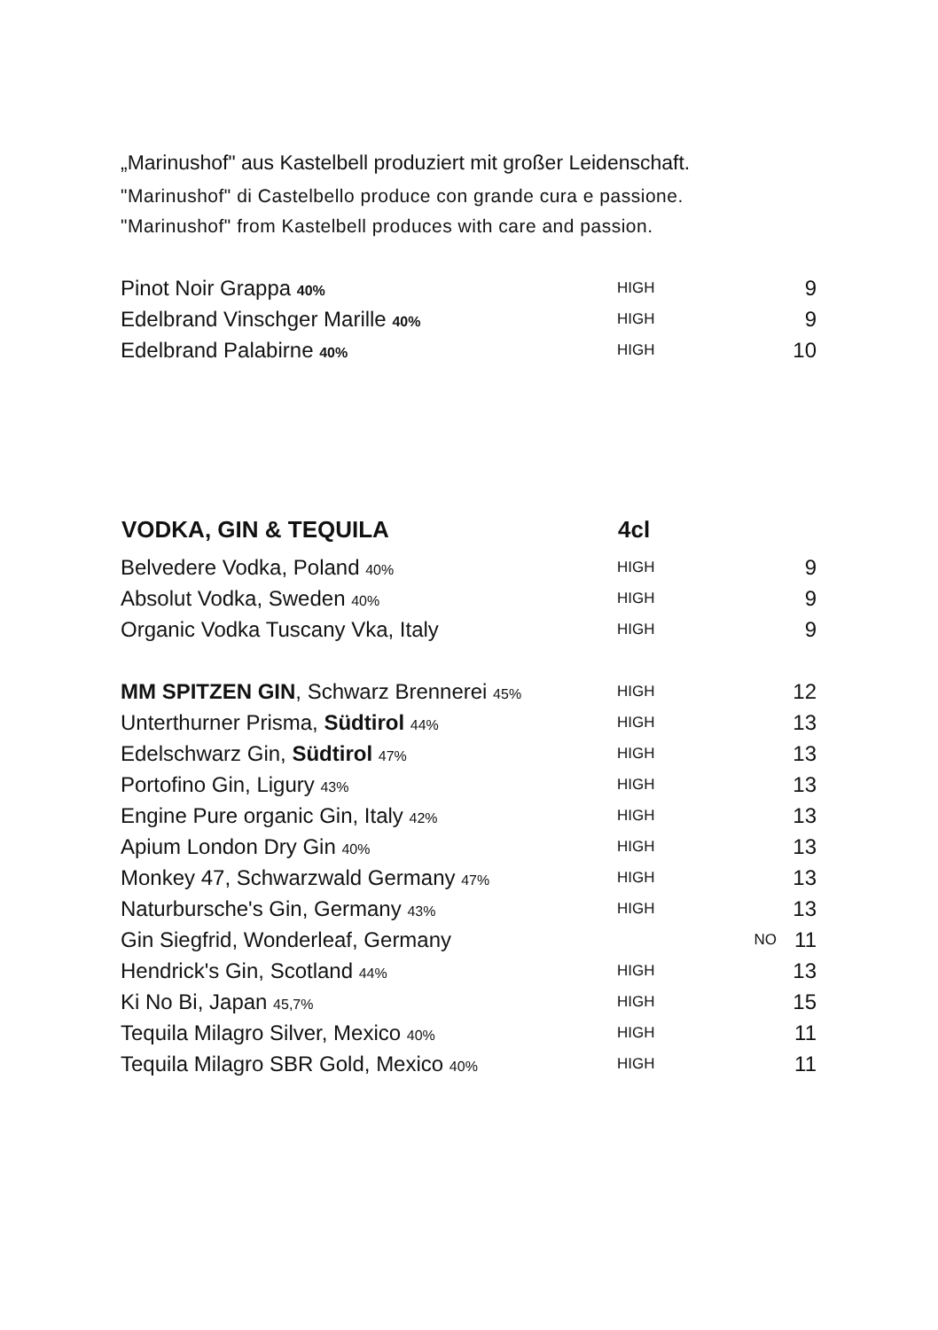„Marinushof" aus Kastelbell produziert mit großer Leidenschaft.
"Marinushof" di Castelbello produce con grande cura e passione.
"Marinushof" from Kastelbell produces with care and passion.
| Pinot Noir Grappa 40% | HIGH | | 9 |
| Edelbrand Vinschger Marille 40% | HIGH | | 9 |
| Edelbrand Palabirne 40% | HIGH | | 10 |
| VODKA, GIN & TEQUILA | 4cl | | |
| --- | --- | --- | --- |
| Belvedere Vodka, Poland 40% | HIGH | | 9 |
| Absolut Vodka, Sweden 40% | HIGH | | 9 |
| Organic Vodka Tuscany Vka, Italy | HIGH | | 9 |
| MM SPITZEN GIN , Schwarz Brennerei 45% | HIGH | | 12 |
| Unterthurner Prisma, Südtirol 44% | HIGH | | 13 |
| Edelschwarz Gin, Südtirol 47% | HIGH | | 13 |
| Portofino Gin, Ligury 43% | HIGH | | 13 |
| Engine Pure organic Gin, Italy 42% | HIGH | | 13 |
| Apium London Dry Gin 40% | HIGH | | 13 |
| Monkey 47, Schwarzwald Germany 47% | HIGH | | 13 |
| Naturbursche's Gin, Germany 43% | HIGH | | 13 |
| Gin Siegfrid, Wonderleaf, Germany | | NO | 11 |
| Hendrick's Gin, Scotland 44% | HIGH | | 13 |
| Ki No Bi, Japan 45,7% | HIGH | | 15 |
| Tequila Milagro Silver, Mexico 40% | HIGH | | 11 |
| Tequila Milagro SBR Gold, Mexico 40% | HIGH | | 11 |